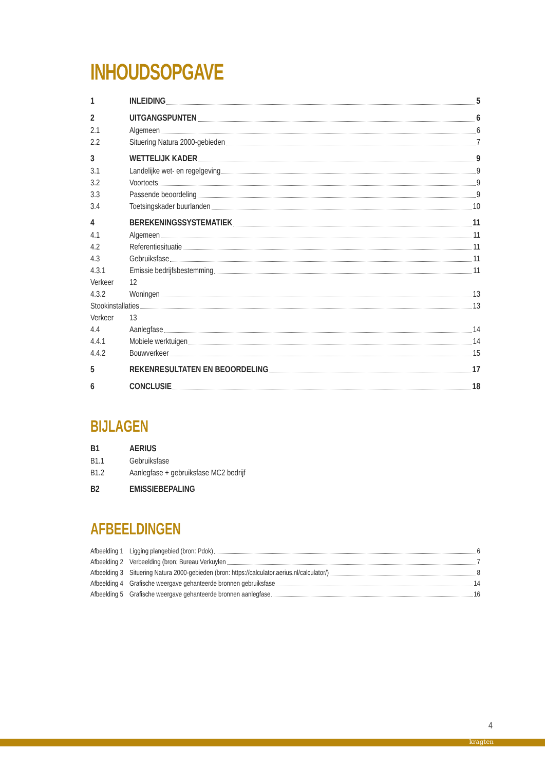INHOUDSOPGAVE
1 INLEIDING 5
2 UITGANGSPUNTEN 6
2.1 Algemeen 6
2.2 Situering Natura 2000-gebieden 7
3 WETTELIJK KADER 9
3.1 Landelijke wet- en regelgeving 9
3.2 Voortoets 9
3.3 Passende beoordeling 9
3.4 Toetsingskader buurlanden 10
4 BEREKENINGSSYSTEMATIEK 11
4.1 Algemeen 11
4.2 Referentiesituatie 11
4.3 Gebruiksfase 11
4.3.1 Emissie bedrijfsbestemming 11
Verkeer 12
4.3.2 Woningen 13
Stookinstallaties 13
Verkeer 13
4.4 Aanlegfase 14
4.4.1 Mobiele werktuigen 14
4.4.2 Bouwverkeer 15
5 REKENRESULTATEN EN BEOORDELING 17
6 CONCLUSIE 18
BIJLAGEN
B1 AERIUS
B1.1 Gebruiksfase
B1.2 Aanlegfase + gebruiksfase MC2 bedrijf
B2 EMISSIEBEPALING
AFBEELDINGEN
Afbeelding 1 Ligging plangebied (bron: Pdok) 6
Afbeelding 2 Verbeelding (bron; Bureau Verkuylen 7
Afbeelding 3 Situering Natura 2000-gebieden (bron: https://calculator.aerius.nl/calculator/) 8
Afbeelding 4 Grafische weergave gehanteerde bronnen gebruiksfase 14
Afbeelding 5 Grafische weergave gehanteerde bronnen aanlegfase 16
4
kragten